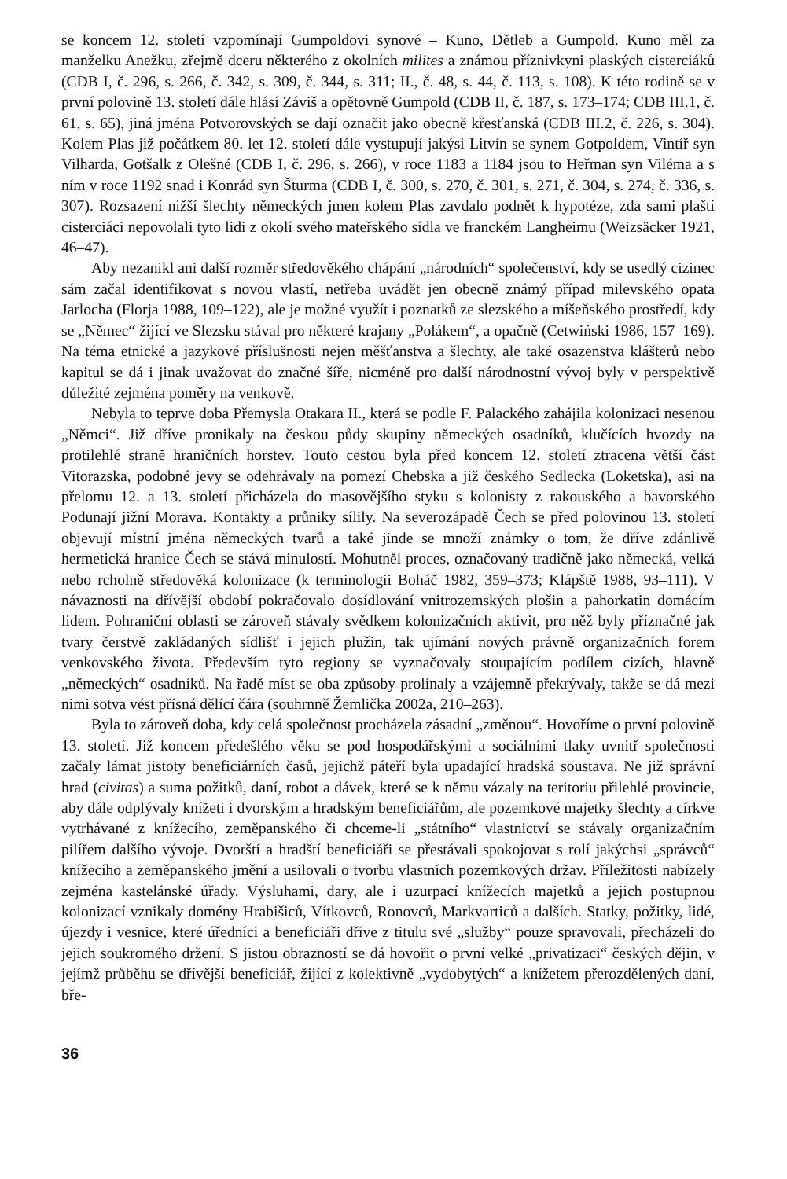se koncem 12. století vzpomínají Gumpoldovi synové – Kuno, Dětleb a Gumpold. Kuno měl za manželku Anežku, zřejmě dceru některého z okolních milites a známou příznivkyni plaských cisterciáků (CDB I, č. 296, s. 266, č. 342, s. 309, č. 344, s. 311; II., č. 48, s. 44, č. 113, s. 108). K této rodině se v první polovině 13. století dále hlásí Záviš a opětovně Gumpold (CDB II, č. 187, s. 173–174; CDB III.1, č. 61, s. 65), jiná jména Potvorovských se dají označit jako obecně křesťanská (CDB III.2, č. 226, s. 304). Kolem Plas již počátkem 80. let 12. století dále vystupují jakýsi Litvín se synem Gotpoldem, Vintíř syn Vilharda, Gotšalk z Olešné (CDB I, č. 296, s. 266), v roce 1183 a 1184 jsou to Heřman syn Viléma a s ním v roce 1192 snad i Konrád syn Šturma (CDB I, č. 300, s. 270, č. 301, s. 271, č. 304, s. 274, č. 336, s. 307). Rozsazení nižší šlechty německých jmen kolem Plas zavdalo podnět k hypotéze, zda sami plaští cisterciáci nepovolali tyto lidi z okolí svého mateřského sídla ve franckém Langheimu (Weizsäcker 1921, 46–47).
Aby nezanikl ani další rozměr středověkého chápání „národních“ společenství, kdy se usedlý cizinec sám začal identifikovat s novou vlastí, netřeba uvádět jen obecně známý případ milevského opata Jarlocha (Florja 1988, 109–122), ale je možné využít i poznatků ze slezského a míšeňského prostředí, kdy se „Němec“ žijící ve Slezsku stával pro některé krajany „Polákem“, a opačně (Cetwiński 1986, 157–169). Na téma etnické a jazykové příslušnosti nejen měšťanstva a šlechty, ale také osazenstva klášterů nebo kapitul se dá i jinak uvažovat do značné šíře, nicméně pro další národnostní vývoj byly v perspektivě důležité zejména poměry na venkově.
Nebyla to teprve doba Přemysla Otakara II., která se podle F. Palackého zahájila kolonizaci nesenou „Němci“. Již dříve pronikaly na českou půdy skupiny německých osadníků, klučících hvozdy na protilehlé straně hraničních horstev. Touto cestou byla před koncem 12. století ztracena větší část Vitorazska, podobné jevy se odehrávaly na pomezí Chebska a již českého Sedlecka (Loketska), asi na přelomu 12. a 13. století přicházela do masovějšího styku s kolonisty z rakouského a bavorského Podunají jižní Morava. Kontakty a průniky sílily. Na severozápadě Čech se před polovinou 13. století objevují místní jména německých tvarů a také jinde se množí známky o tom, že dříve zdánlivě hermetická hranice Čech se stává minulostí. Mohutněl proces, označovaný tradičně jako německá, velká nebo rcholně středověká kolonizace (k terminologii Boháč 1982, 359–373; Klápště 1988, 93–111). V návaznosti na dřívější období pokračovalo dosídlování vnitrozemských plošin a pahorkatin domácím lidem. Pohraniční oblasti se zároveň stávaly svědkem kolonizačních aktivit, pro něž byly příznačné jak tvary čerstvě zakládaných sídlišť i jejich plužin, tak ujímání nových právně organizačních forem venkovského života. Především tyto regiony se vyznačovaly stoupajícím podílem cizích, hlavně „německých“ osadníků. Na řadě míst se oba způsoby prolínaly a vzájemně překrývaly, takže se dá mezi nimi sotva vést přísná dělící čára (souhrnně Žemlička 2002a, 210–263).
Byla to zároveň doba, kdy celá společnost procházela zásadní „změnou“. Hovoříme o první polovině 13. století. Již koncem předešlého věku se pod hospodářskými a sociálními tlaky uvnitř společnosti začaly lámat jistoty beneficiárních časů, jejichž páteří byla upadající hradská soustava. Ne již správní hrad (civitas) a suma požitků, daní, robot a dávek, které se k němu vázaly na teritoriu přilehlé provincie, aby dále odplývaly knížeti i dvorským a hradským beneficiářům, ale pozemkové majetky šlechty a církve vytrhávané z knížecího, zeměpanského či chceme-li „státního“ vlastnictví se stávaly organizačním pilířem dalšího vývoje. Dvorští a hradští beneficiáři se přestávali spokojovat s rolí jakýchsi „správců“ knížecího a zeměpanského jmění a usilovali o tvorbu vlastních pozemkových držav. Příležitosti nabízely zejména kastelánské úřady. Výsluhami, dary, ale i uzurpací knížecích majetků a jejich postupnou kolonizací vznikaly domény Hrabišiců, Vítkovců, Ronovců, Markvarticů a dalších. Statky, požitky, lidé, újezdy i vesnice, které úředníci a beneficiáři dříve z titulu své „služby“ pouze spravovali, přecházeli do jejich soukromého držení. S jistou obrazností se dá hovořit o první velké „privatizaci“ českých dějin, v jejímž průběhu se dřívější beneficiář, žijící z kolektivně „vydobytých“ a knížetem přerozdělených daní, bře-
36